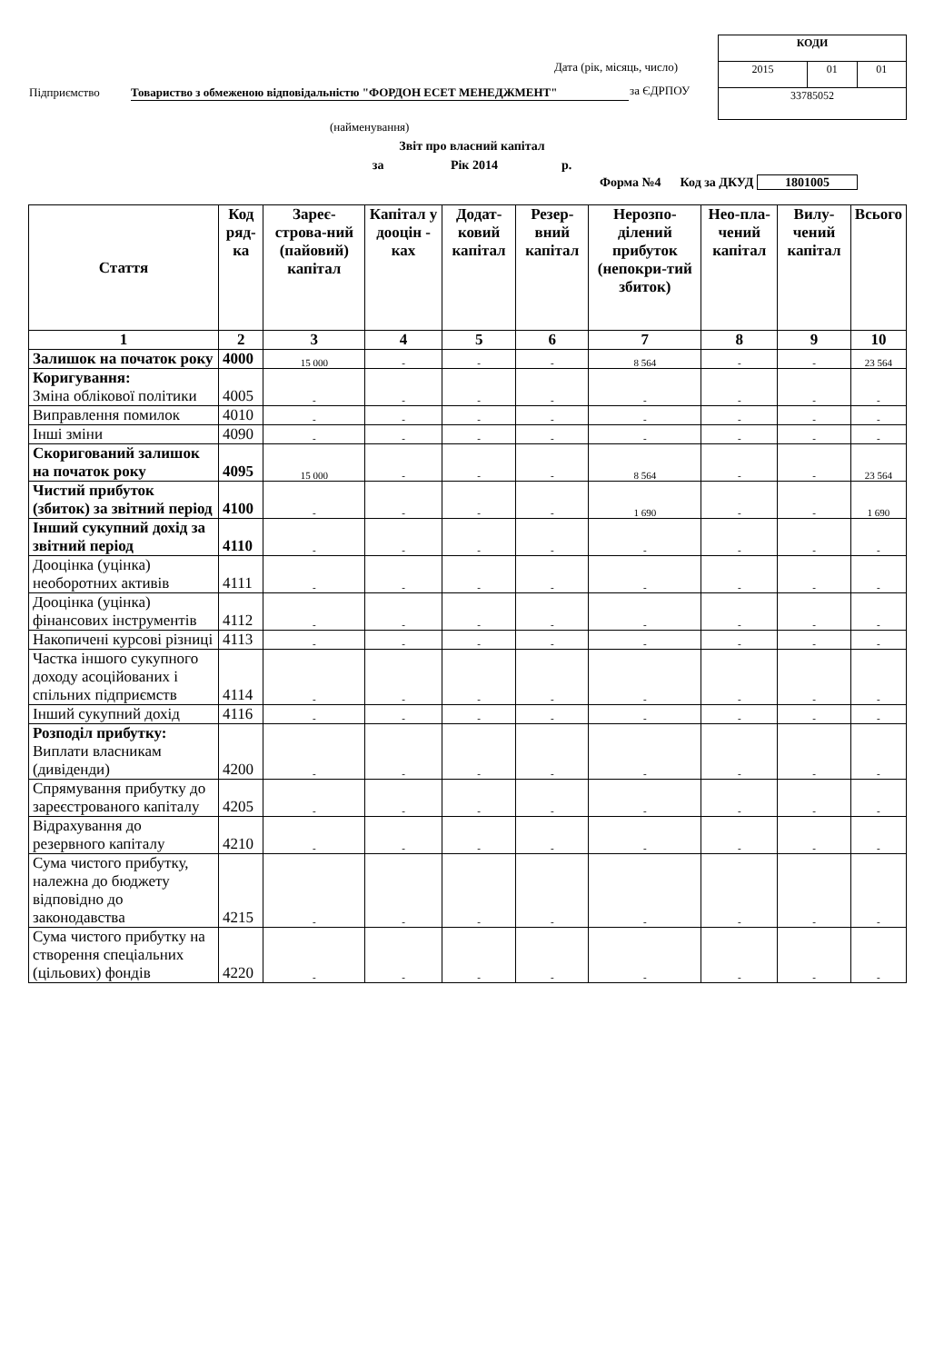| КОДИ | | |
| 2015 | 01 | 01 |
| 33785052 | | |
Дата (рік, місяць, число)
Підприємство Товариство з обмеженою відповідальністю "ФОРДОН ЕСЕТ МЕНЕДЖМЕНТ" за ЄДРПОУ
(найменування)
Звіт про власний капітал
за Рік 2014 р.
Форма №4 Код за ДКУД 1801005
| Стаття | Код ряд-ка | Зареє-строва-ний (пайовий) капітал | Капітал у дооцін - ках | Додат-ковий капітал | Резер-вний капітал | Нерозпо-ділений прибуток (непокри-тий збиток) | Нео-пла-чений капітал | Вилу-чений капітал | Всього |
| --- | --- | --- | --- | --- | --- | --- | --- | --- | --- |
| 1 | 2 | 3 | 4 | 5 | 6 | 7 | 8 | 9 | 10 |
| Залишок на початок року | 4000 | 15 000 | - | - | - | 8 564 | - | - | 23 564 |
| Коригування: Зміна облікової політики | 4005 | - | - | - | - | - | - | - | - |
| Виправлення помилок | 4010 | - | - | - | - | - | - | - | - |
| Інші зміни | 4090 | - | - | - | - | - | - | - | - |
| Скоригований залишок на початок року | 4095 | 15 000 | - | - | - | 8 564 | - | - | 23 564 |
| Чистий прибуток (збиток) за звітний період | 4100 | - | - | - | - | 1 690 | - | - | 1 690 |
| Інший сукупний дохід за звітний період | 4110 | - | - | - | - | - | - | - | - |
| Дооцінка (уцінка) необоротних активів | 4111 | - | - | - | - | - | - | - | - |
| Дооцінка (уцінка) фінансових інструментів | 4112 | - | - | - | - | - | - | - | - |
| Накопичені курсові різниці | 4113 | - | - | - | - | - | - | - | - |
| Частка іншого сукупного доходу асоційованих і спільних підприємств | 4114 | - | - | - | - | - | - | - | - |
| Інший сукупний дохід | 4116 | - | - | - | - | - | - | - | - |
| Розподіл прибутку: Виплати власникам (дивіденди) | 4200 | - | - | - | - | - | - | - | - |
| Спрямування прибутку до зареєстрованого капіталу | 4205 | - | - | - | - | - | - | - | - |
| Відрахування до резервного капіталу | 4210 | - | - | - | - | - | - | - | - |
| Сума чистого прибутку, належна до бюджету відповідно до законодавства | 4215 | - | - | - | - | - | - | - | - |
| Сума чистого прибутку на створення спеціальних (цільових) фондів | 4220 | - | - | - | - | - | - | - | - |